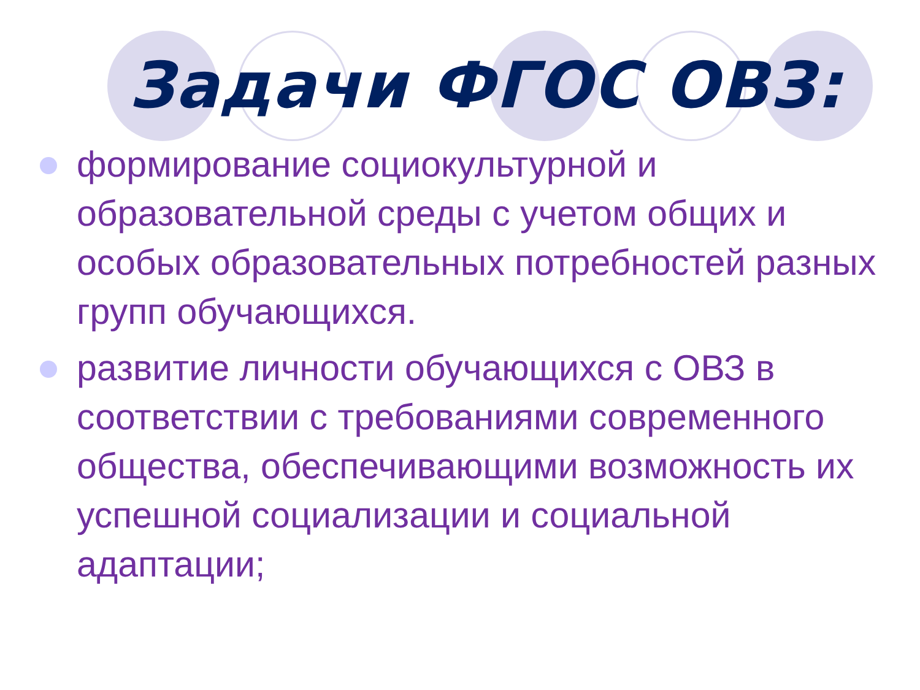Задачи ФГОС ОВЗ:
формирование социокультурной и образовательной среды с учетом общих и особых образовательных потребностей разных групп обучающихся.
развитие личности обучающихся с ОВЗ в соответствии с требованиями современного общества, обеспечивающими возможность их успешной социализации и социальной адаптации;